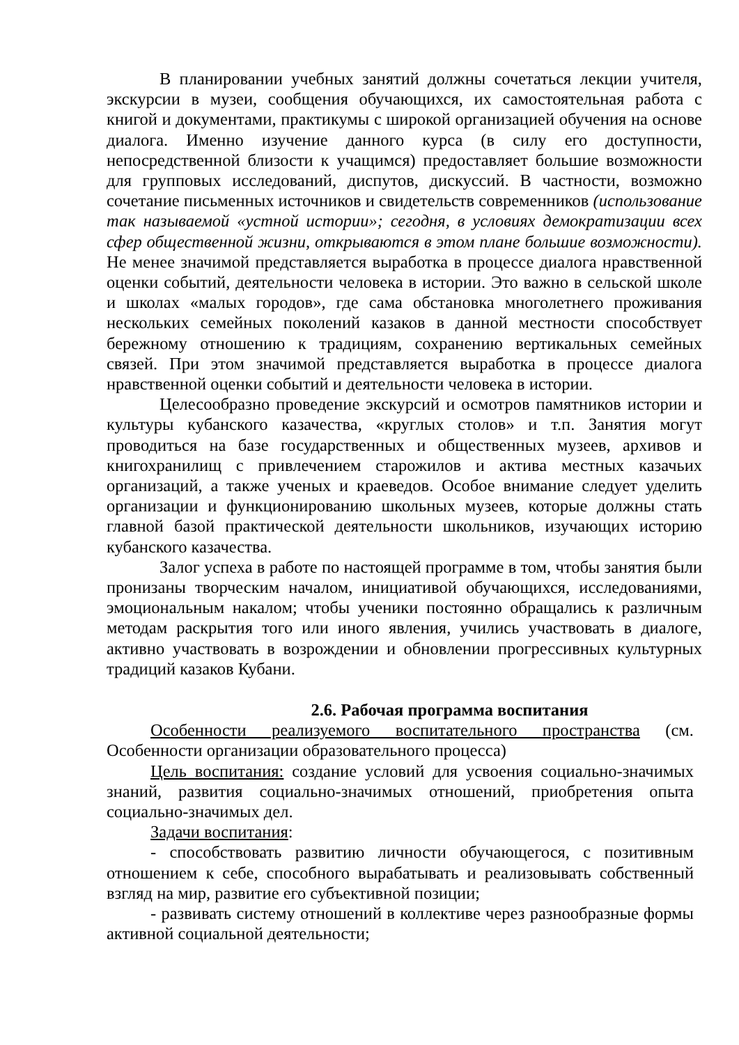В планировании учебных занятий должны сочетаться лекции учителя, экскурсии в музеи, сообщения обучающихся, их самостоятельная работа с книгой и документами, практикумы с широкой организацией обучения на основе диалога. Именно изучение данного курса (в силу его доступности, непосредственной близости к учащимся) предоставляет большие возможности для групповых исследований, диспутов, дискуссий. В частности, возможно сочетание письменных источников и свидетельств современников (использование так называемой «устной истории»; сегодня, в условиях демократизации всех сфер общественной жизни, открываются в этом плане большие возможности). Не менее значимой представляется выработка в процессе диалога нравственной оценки событий, деятельности человека в истории. Это важно в сельской школе и школах «малых городов», где сама обстановка многолетнего проживания нескольких семейных поколений казаков в данной местности способствует бережному отношению к традициям, сохранению вертикальных семейных связей. При этом значимой представляется выработка в процессе диалога нравственной оценки событий и деятельности человека в истории.
Целесообразно проведение экскурсий и осмотров памятников истории и культуры кубанского казачества, «круглых столов» и т.п. Занятия могут проводиться на базе государственных и общественных музеев, архивов и книгохранилищ с привлечением старожилов и актива местных казачьих организаций, а также ученых и краеведов. Особое внимание следует уделить организации и функционированию школьных музеев, которые должны стать главной базой практической деятельности школьников, изучающих историю кубанского казачества.
Залог успеха в работе по настоящей программе в том, чтобы занятия были пронизаны творческим началом, инициативой обучающихся, исследованиями, эмоциональным накалом; чтобы ученики постоянно обращались к различным методам раскрытия того или иного явления, учились участвовать в диалоге, активно участвовать в возрождении и обновлении прогрессивных культурных традиций казаков Кубани.
2.6. Рабочая программа воспитания
Особенности реализуемого воспитательного пространства (см. Особенности организации образовательного процесса)
Цель воспитания: создание условий для усвоения социально-значимых знаний, развития социально-значимых отношений, приобретения опыта социально-значимых дел.
Задачи воспитания:
- способствовать развитию личности обучающегося, с позитивным отношением к себе, способного вырабатывать и реализовывать собственный взгляд на мир, развитие его субъективной позиции;
- развивать систему отношений в коллективе через разнообразные формы активной социальной деятельности;